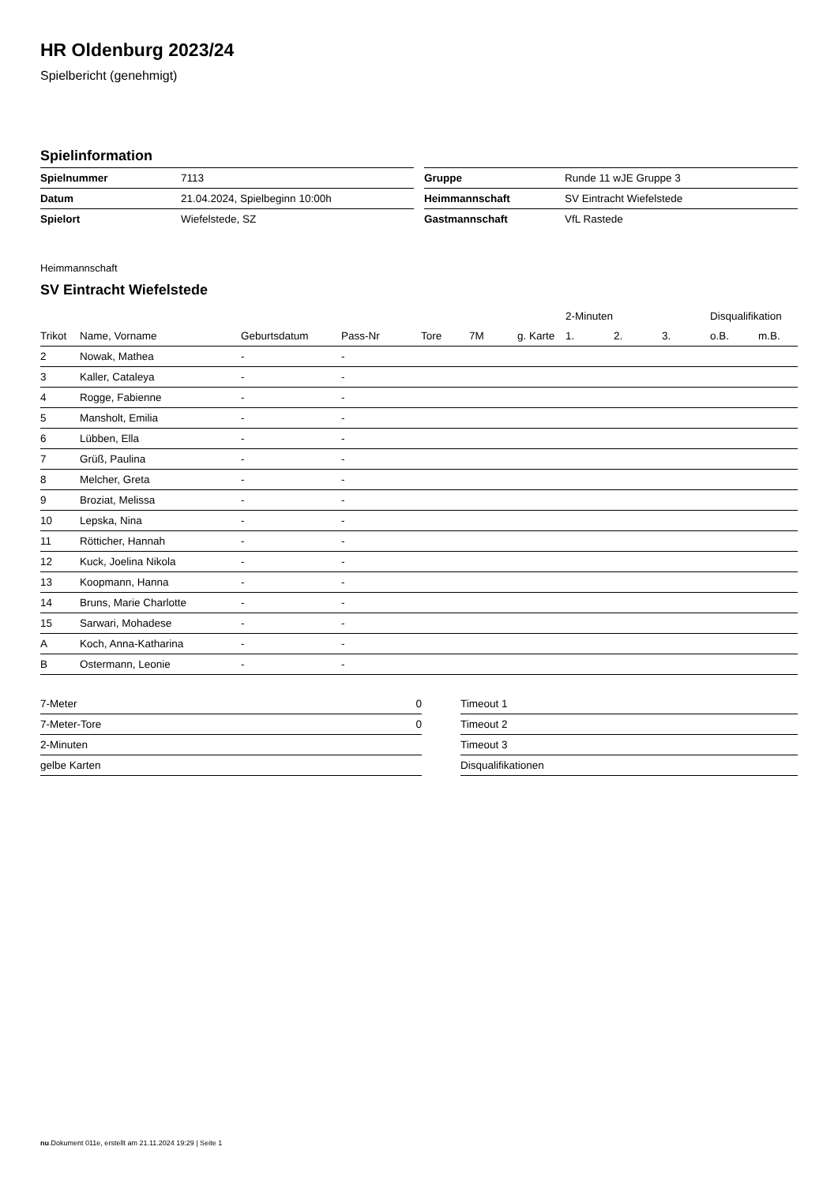HR Oldenburg 2023/24
Spielbericht (genehmigt)
Spielinformation
| Spielnummer | 7113 |
| Datum | 21.04.2024, Spielbeginn 10:00h |
| Spielort | Wiefelstede, SZ |
| Gruppe | Runde 11 wJE Gruppe 3 |
| Heimmannschaft | SV Eintracht Wiefelstede |
| Gastmannschaft | VfL Rastede |
Heimmannschaft
SV Eintracht Wiefelstede
| | | | | | | | 2-Minuten | | | Disqualifikation | |
| --- | --- | --- | --- | --- | --- | --- | --- | --- | --- | --- | --- |
| Trikot | Name, Vorname | Geburtsdatum | Pass-Nr | Tore | 7M | g. Karte | 1. | 2. | 3. | o.B. | m.B. |
| 2 | Nowak, Mathea | - | - | | | | | | | | |
| 3 | Kaller, Cataleya | - | - | | | | | | | | |
| 4 | Rogge, Fabienne | - | - | | | | | | | | |
| 5 | Mansholt, Emilia | - | - | | | | | | | | |
| 6 | Lübben, Ella | - | - | | | | | | | | |
| 7 | Grüß, Paulina | - | - | | | | | | | | |
| 8 | Melcher, Greta | - | - | | | | | | | | |
| 9 | Broziat, Melissa | - | - | | | | | | | | |
| 10 | Lepska, Nina | - | - | | | | | | | | |
| 11 | Rötticher, Hannah | - | - | | | | | | | | |
| 12 | Kuck, Joelina Nikola | - | - | | | | | | | | |
| 13 | Koopmann, Hanna | - | - | | | | | | | | |
| 14 | Bruns, Marie Charlotte | - | - | | | | | | | | |
| 15 | Sarwari, Mohadese | - | - | | | | | | | | |
| A | Koch, Anna-Katharina | - | - | | | | | | | | |
| B | Ostermann, Leonie | - | - | | | | | | | | |
| 7-Meter | 0 |
| 7-Meter-Tore | 0 |
| 2-Minuten | |
| gelbe Karten | |
| Timeout 1 |
| Timeout 2 |
| Timeout 3 |
| Disqualifikationen |
nu.Dokument 011e, erstellt am 21.11.2024 19:29 | Seite 1